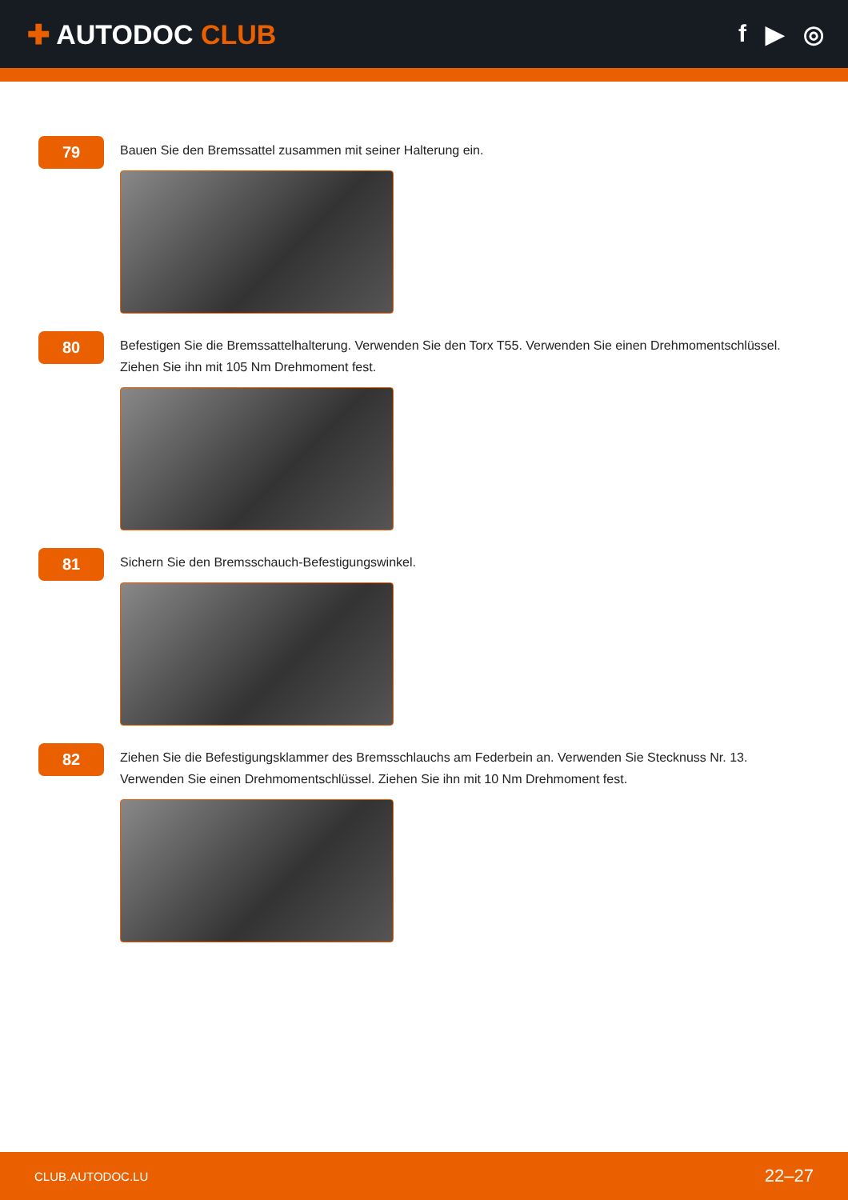✚ AUTODOC CLUB f ▶ ◎
79
Bauen Sie den Bremssattel zusammen mit seiner Halterung ein.
80
Befestigen Sie die Bremssattelhalterung. Verwenden Sie den Torx T55. Verwenden Sie einen Drehmomentschlüssel. Ziehen Sie ihn mit 105 Nm Drehmoment fest.
81
Sichern Sie den Bremsschauch-Befestigungswinkel.
82
Ziehen Sie die Befestigungsklammer des Bremsschlauchs am Federbein an. Verwenden Sie Stecknuss Nr. 13. Verwenden Sie einen Drehmomentschlüssel. Ziehen Sie ihn mit 10 Nm Drehmoment fest.
CLUB.AUTODOC.LU 22–27